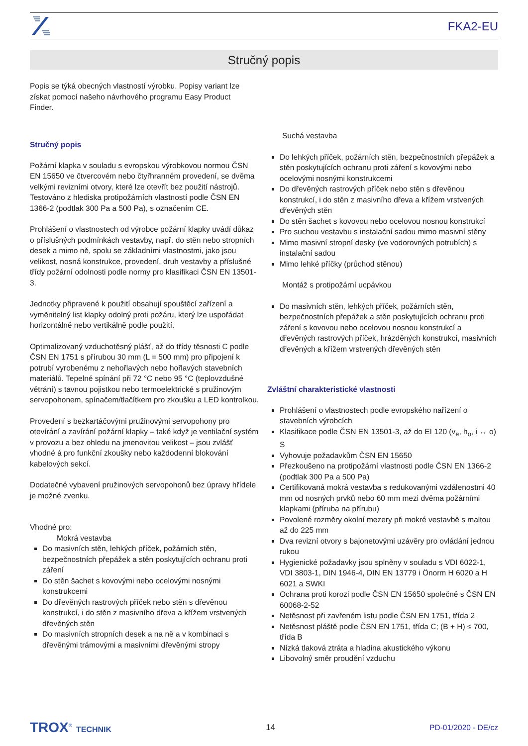FKA2-EU
Stručný popis
Popis se týká obecných vlastností výrobku. Popisy variant lze získat pomocí našeho návrhového programu Easy Product Finder.
Stručný popis
Požární klapka v souladu s evropskou výrobkovou normou ČSN EN 15650 ve čtvercovém nebo čtyřhranném provedení, se dvěma velkými revizními otvory, které lze otevřít bez použití nástrojů. Testováno z hlediska protipožárních vlastností podle ČSN EN 1366-2 (podtlak 300 Pa a 500 Pa), s označením CE.
Prohlášení o vlastnostech od výrobce požární klapky uvádí důkaz o příslušných podmínkách vestavby, např. do stěn nebo stropních desek a mimo ně, spolu se základními vlastnostmi, jako jsou velikost, nosná konstrukce, provedení, druh vestavby a příslušné třídy požární odolnosti podle normy pro klasifikaci ČSN EN 13501-3.
Jednotky připravené k použití obsahují spouštěcí zařízení a vyměnitelný list klapky odolný proti požáru, který lze uspořádat horizontálně nebo vertikálně podle použití.
Optimalizovaný vzduchotěsný plášť, až do třídy těsnosti C podle ČSN EN 1751 s přírubou 30 mm (L = 500 mm) pro připojení k potrubí vyrobenému z nehořlavých nebo hořlavých stavebních materiálů. Tepelné spínání při 72 °C nebo 95 °C (teplovzdušné větrání) s tavnou pojistkou nebo termoelektrické s pružinovým servopohonem, spínačem/tlačítkem pro zkoušku a LED kontrolkou.
Provedení s bezkartáčovými pružinovými servopohony pro otevírání a zavírání požární klapky – také když je ventilační systém v provozu a bez ohledu na jmenovitou velikost – jsou zvlášť vhodné á pro funkční zkoušky nebo každodenní blokování kabelových sekcí.
Dodatečné vybavení pružinových servopohonů bez úpravy hřídele je možné zvenku.
Vhodné pro:
Mokrá vestavba
Do masivních stěn, lehkých příček, požárních stěn, bezpečnostních přepážek a stěn poskytujících ochranu proti záření
Do stěn šachet s kovovými nebo ocelovými nosnými konstrukcemi
Do dřevěných rastrových příček nebo stěn s dřevěnou konstrukcí, i do stěn z masivního dřeva a křížem vrstvených dřevěných stěn
Do masivních stropních desek a na ně a v kombinaci s dřevěnými trámovými a masivními dřevěnými stropy
Suchá vestavba
Do lehkých příček, požárních stěn, bezpečnostních přepážek a stěn poskytujících ochranu proti záření s kovovými nebo ocelovými nosnými konstrukcemi
Do dřevěných rastrových příček nebo stěn s dřevěnou konstrukcí, i do stěn z masivního dřeva a křížem vrstvených dřevěných stěn
Do stěn šachet s kovovou nebo ocelovou nosnou konstrukcí
Pro suchou vestavbu s instalační sadou mimo masivní stěny
Mimo masivní stropní desky (ve vodorovných potrubích) s instalační sadou
Mimo lehké příčky (průchod stěnou)
Montáž s protipožární ucpávkou
Do masivních stěn, lehkých příček, požárních stěn, bezpečnostních přepážek a stěn poskytujících ochranu proti záření s kovovou nebo ocelovou nosnou konstrukcí a dřevěných rastrových příček, hrázděných konstrukcí, masivních dřevěných a křížem vrstvených dřevěných stěn
Zvláštní charakteristické vlastnosti
Prohlášení o vlastnostech podle evropského nařízení o stavebních výrobcích
Klasifikace podle ČSN EN 13501-3, až do EI 120 (v<sub>e</sub>, h<sub>o</sub>, i ↔ o) S
Vyhovuje požadavkům ČSN EN 15650
Přezkoušeno na protipožární vlastnosti podle ČSN EN 1366-2 (podtlak 300 Pa a 500 Pa)
Certifikovaná mokrá vestavba s redukovanými vzdálenostmi 40 mm od nosných prvků nebo 60 mm mezi dvěma požárními klapkami (příruba na přírubu)
Povolené rozměry okolní mezery při mokré vestavbě s maltou až do 225 mm
Dva revizní otvory s bajonetovými uzávěry pro ovládání jednou rukou
Hygienické požadavky jsou splněny v souladu s VDI 6022-1, VDI 3803-1, DIN 1946-4, DIN EN 13779 i Önorm H 6020 a H 6021 a SWKI
Ochrana proti korozi podle ČSN EN 15650 společně s ČSN EN 60068-2-52
Netěsnost při zavřeném listu podle ČSN EN 1751, třída 2
Netěsnost pláště podle ČSN EN 1751, třída C; (B + H) ≤ 700, třída B
Nízká tlaková ztráta a hladina akustického výkonu
Libovolný směr proudění vzduchu
TROX<sup>®</sup> TECHNIK 14 PD-01/2020 - DE/cz